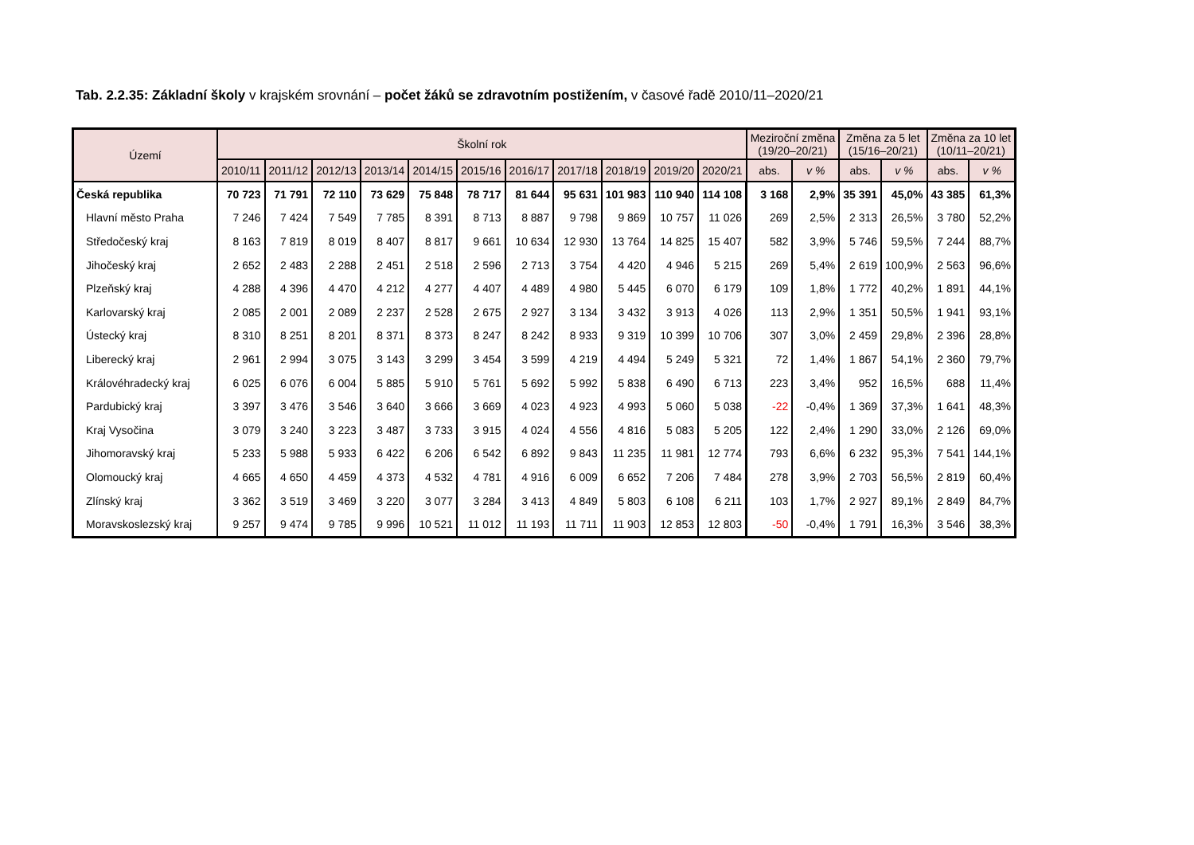Tab. 2.2.35: Základní školy v krajském srovnání – počet žáků se zdravotním postižením, v časové řadě 2010/11–2020/21
| Území | Školní rok | | | | | | | | | | | Meziroční změna (19/20–20/21) | | Změna za 5 let (15/16–20/21) | | Změna za 10 let (10/11–20/21) | |
| --- | --- | --- | --- | --- | --- | --- | --- | --- | --- | --- | --- | --- | --- | --- | --- | --- | --- |
| | 2010/11 | 2011/12 | 2012/13 | 2013/14 | 2014/15 | 2015/16 | 2016/17 | 2017/18 | 2018/19 | 2019/20 | 2020/21 | abs. | v % | abs. | v % | abs. | v % |
| Česká republika | 70 723 | 71 791 | 72 110 | 73 629 | 75 848 | 78 717 | 81 644 | 95 631 | 101 983 | 110 940 | 114 108 | 3 168 | 2,9% | 35 391 | 45,0% | 43 385 | 61,3% |
| Hlavní město Praha | 7 246 | 7 424 | 7 549 | 7 785 | 8 391 | 8 713 | 8 887 | 9 798 | 9 869 | 10 757 | 11 026 | 269 | 2,5% | 2 313 | 26,5% | 3 780 | 52,2% |
| Středočeský kraj | 8 163 | 7 819 | 8 019 | 8 407 | 8 817 | 9 661 | 10 634 | 12 930 | 13 764 | 14 825 | 15 407 | 582 | 3,9% | 5 746 | 59,5% | 7 244 | 88,7% |
| Jihočeský kraj | 2 652 | 2 483 | 2 288 | 2 451 | 2 518 | 2 596 | 2 713 | 3 754 | 4 420 | 4 946 | 5 215 | 269 | 5,4% | 2 619 | 100,9% | 2 563 | 96,6% |
| Plzeňský kraj | 4 288 | 4 396 | 4 470 | 4 212 | 4 277 | 4 407 | 4 489 | 4 980 | 5 445 | 6 070 | 6 179 | 109 | 1,8% | 1 772 | 40,2% | 1 891 | 44,1% |
| Karlovarský kraj | 2 085 | 2 001 | 2 089 | 2 237 | 2 528 | 2 675 | 2 927 | 3 134 | 3 432 | 3 913 | 4 026 | 113 | 2,9% | 1 351 | 50,5% | 1 941 | 93,1% |
| Ústecký kraj | 8 310 | 8 251 | 8 201 | 8 371 | 8 373 | 8 247 | 8 242 | 8 933 | 9 319 | 10 399 | 10 706 | 307 | 3,0% | 2 459 | 29,8% | 2 396 | 28,8% |
| Liberecký kraj | 2 961 | 2 994 | 3 075 | 3 143 | 3 299 | 3 454 | 3 599 | 4 219 | 4 494 | 5 249 | 5 321 | 72 | 1,4% | 1 867 | 54,1% | 2 360 | 79,7% |
| Královéhradecký kraj | 6 025 | 6 076 | 6 004 | 5 885 | 5 910 | 5 761 | 5 692 | 5 992 | 5 838 | 6 490 | 6 713 | 223 | 3,4% | 952 | 16,5% | 688 | 11,4% |
| Pardubický kraj | 3 397 | 3 476 | 3 546 | 3 640 | 3 666 | 3 669 | 4 023 | 4 923 | 4 993 | 5 060 | 5 038 | -22 | -0,4% | 1 369 | 37,3% | 1 641 | 48,3% |
| Kraj Vysočina | 3 079 | 3 240 | 3 223 | 3 487 | 3 733 | 3 915 | 4 024 | 4 556 | 4 816 | 5 083 | 5 205 | 122 | 2,4% | 1 290 | 33,0% | 2 126 | 69,0% |
| Jihomoravský kraj | 5 233 | 5 988 | 5 933 | 6 422 | 6 206 | 6 542 | 6 892 | 9 843 | 11 235 | 11 981 | 12 774 | 793 | 6,6% | 6 232 | 95,3% | 7 541 | 144,1% |
| Olomoucký kraj | 4 665 | 4 650 | 4 459 | 4 373 | 4 532 | 4 781 | 4 916 | 6 009 | 6 652 | 7 206 | 7 484 | 278 | 3,9% | 2 703 | 56,5% | 2 819 | 60,4% |
| Zlínský kraj | 3 362 | 3 519 | 3 469 | 3 220 | 3 077 | 3 284 | 3 413 | 4 849 | 5 803 | 6 108 | 6 211 | 103 | 1,7% | 2 927 | 89,1% | 2 849 | 84,7% |
| Moravskoslezský kraj | 9 257 | 9 474 | 9 785 | 9 996 | 10 521 | 11 012 | 11 193 | 11 711 | 11 903 | 12 853 | 12 803 | -50 | -0,4% | 1 791 | 16,3% | 3 546 | 38,3% |